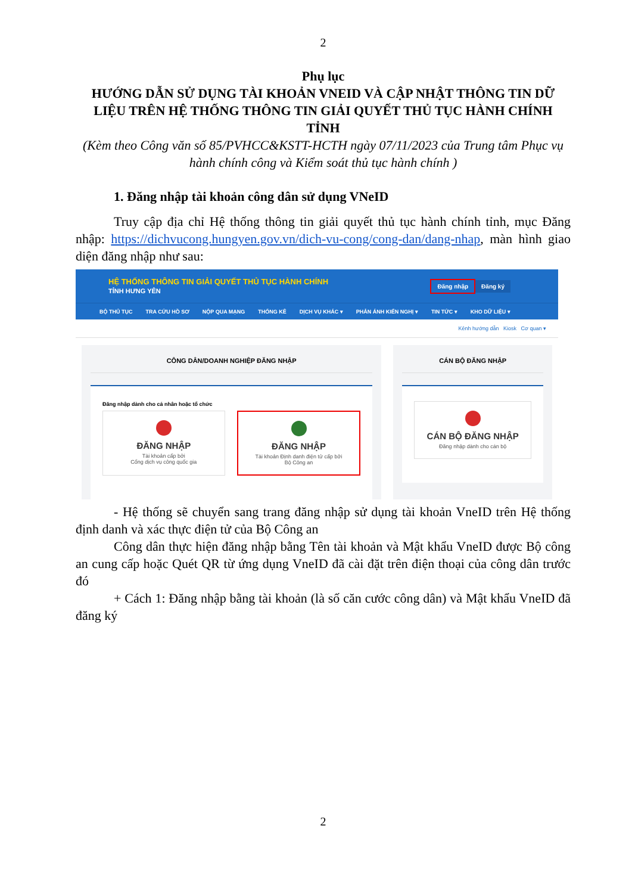2
Phụ lục
HƯỚNG DẪN SỬ DỤNG TÀI KHOẢN VNEID VÀ CẬP NHẬT THÔNG TIN DỮ LIỆU TRÊN HỆ THỐNG THÔNG TIN GIẢI QUYẾT THỦ TỤC HÀNH CHÍNH TỈNH
(Kèm theo Công văn số 85/PVHCC&KSTT-HCTH ngày 07/11/2023 của Trung tâm Phục vụ hành chính công và Kiểm soát thủ tục hành chính )
1. Đăng nhập tài khoản công dân sử dụng VNeID
Truy cập địa chỉ Hệ thống thông tin giải quyết thủ tục hành chính tỉnh, mục Đăng nhập: https://dichvucong.hungyen.gov.vn/dich-vu-cong/cong-dan/dang-nhap, màn hình giao diện đăng nhập như sau:
HỆ THỐNG THÔNG TIN GIẢI QUYẾT THỦ TỤC HÀNH CHÍNH
TỈNH HƯNG YÊN
Đăng nhập Đăng ký
BỘ THỦ TỤC TRA CỨU HỒ SƠ NỘP QUA MẠNG THỐNG KÊ DỊCH VỤ KHÁC ▾ PHẢN ÁNH KIẾN NGHỊ ▾ TIN TỨC ▾ KHO DỮ LIỆU ▾
Kênh hướng dẫn Kiosk Cơ quan ▾
CÔNG DÂN/DOANH NGHIỆP ĐĂNG NHẬP
Đăng nhập dành cho cá nhân hoặc tổ chức
ĐĂNG NHẬP
Tài khoản cấp bởi
Cổng dịch vụ công quốc gia
ĐĂNG NHẬP
Tài khoản Định danh điện tử cấp bởi
Bộ Công an
CÁN BỘ ĐĂNG NHẬP
CÁN BỘ ĐĂNG NHẬP
Đăng nhập dành cho cán bộ
- Hệ thống sẽ chuyển sang trang đăng nhập sử dụng tài khoản VneID trên Hệ thống định danh và xác thực điện tử của Bộ Công an
Công dân thực hiện đăng nhập bằng Tên tài khoản và Mật khẩu VneID được Bộ công an cung cấp hoặc Quét QR từ ứng dụng VneID đã cài đặt trên điện thoại của công dân trước đó
+ Cách 1: Đăng nhập bằng tài khoản (là số căn cước công dân) và Mật khẩu VneID đã đăng ký
2